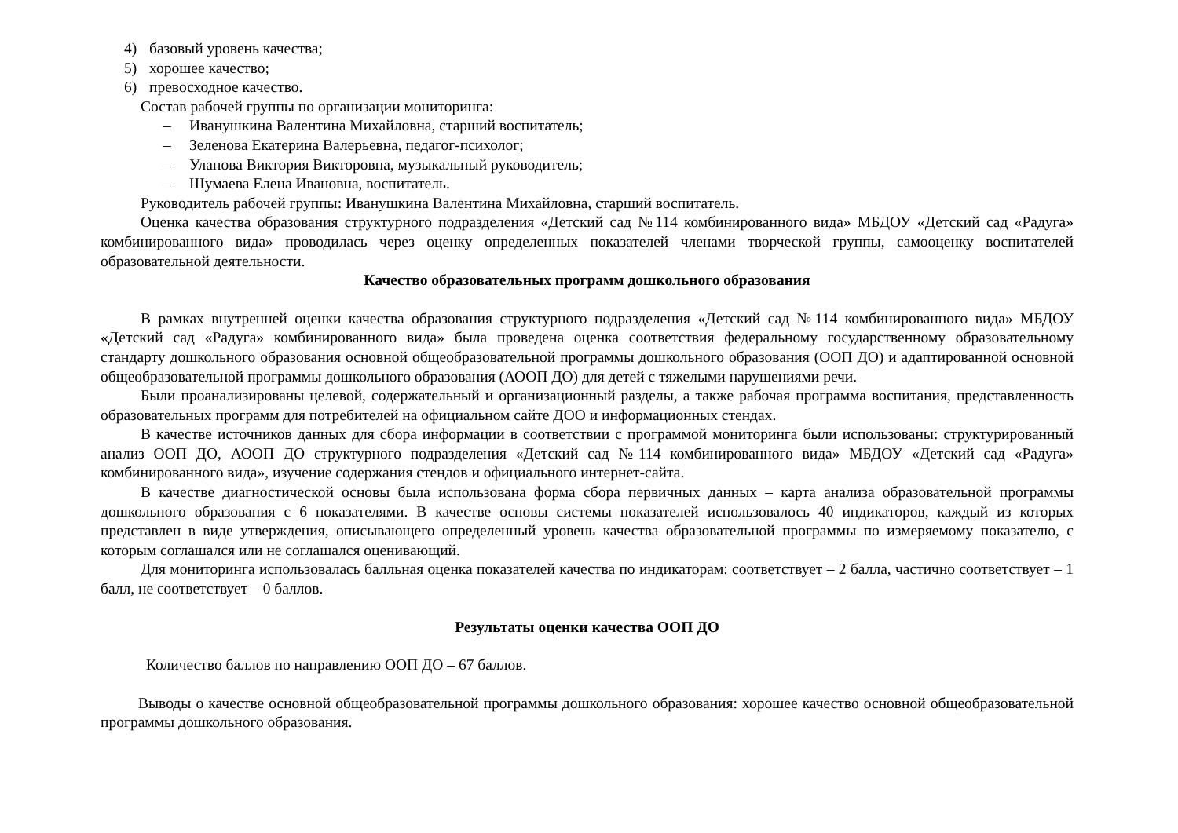4) базовый уровень качества;
5) хорошее качество;
6) превосходное качество.
Состав рабочей группы по организации мониторинга:
– Иванушкина Валентина Михайловна, старший воспитатель;
– Зеленова Екатерина Валерьевна, педагог-психолог;
– Уланова Виктория Викторовна, музыкальный руководитель;
– Шумаева Елена Ивановна, воспитатель.
Руководитель рабочей группы: Иванушкина Валентина Михайловна, старший воспитатель.
Оценка качества образования структурного подразделения «Детский сад №114 комбинированного вида» МБДОУ «Детский сад «Радуга» комбинированного вида» проводилась через оценку определенных показателей членами творческой группы, самооценку воспитателей образовательной деятельности.
Качество образовательных программ дошкольного образования
В рамках внутренней оценки качества образования структурного подразделения «Детский сад №114 комбинированного вида» МБДОУ «Детский сад «Радуга» комбинированного вида» была проведена оценка соответствия федеральному государственному образовательному стандарту дошкольного образования основной общеобразовательной программы дошкольного образования (ООП ДО) и адаптированной основной общеобразовательной программы дошкольного образования (АООП ДО) для детей с тяжелыми нарушениями речи.
Были проанализированы целевой, содержательный и организационный разделы, а также рабочая программа воспитания, представленность образовательных программ для потребителей на официальном сайте ДОО и информационных стендах.
В качестве источников данных для сбора информации в соответствии с программой мониторинга были использованы: структурированный анализ ООП ДО, АООП ДО структурного подразделения «Детский сад №114 комбинированного вида» МБДОУ «Детский сад «Радуга» комбинированного вида», изучение содержания стендов и официального интернет-сайта.
В качестве диагностической основы была использована форма сбора первичных данных – карта анализа образовательной программы дошкольного образования с 6 показателями. В качестве основы системы показателей использовалось 40 индикаторов, каждый из которых представлен в виде утверждения, описывающего определенный уровень качества образовательной программы по измеряемому показателю, с которым соглашался или не соглашался оценивающий.
Для мониторинга использовалась балльная оценка показателей качества по индикаторам: соответствует – 2 балла, частично соответствует – 1 балл, не соответствует – 0 баллов.
Результаты оценки качества ООП ДО
Количество баллов по направлению ООП ДО – 67 баллов.
Выводы о качестве основной общеобразовательной программы дошкольного образования: хорошее качество основной общеобразовательной программы дошкольного образования.